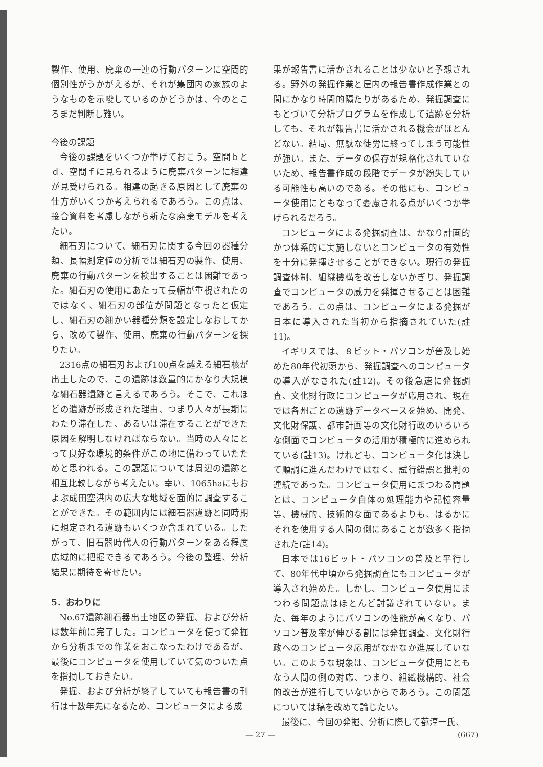製作、使用、廃棄の一連の行動パターンに空間的個別性がうかがえるが、それが集団内の家族のようなものを示唆しているのかどうかは、今のところまだ判断し難い。
今後の課題
今後の課題をいくつか挙げておこう。空間ｂとｄ、空間ｆに見られるように廃棄パターンに相違が見受けられる。相違の起きる原因として廃棄の仕方がいくつか考えられるであろう。この点は、接合資料を考慮しながら新たな廃棄モデルを考えたい。
細石刃について、細石刃に関する今回の器種分類、長幅測定値の分析では細石刃の製作、使用、廃棄の行動パターンを検出することは困難であった。細石刃の使用にあたって長幅が重視されたのではなく、細石刃の部位が問題となったと仮定し、細石刃の細かい器種分類を設定しなおしてから、改めて製作、使用、廃棄の行動パターンを探りたい。
2316点の細石刃および100点を越える細石核が出土したので、この遺跡は数量的にかなり大規模な細石器遺跡と言えるであろう。そこで、これほどの遺跡が形成された理由、つまり人々が長期にわたり滞在した、あるいは滞在することができた原因を解明しなければならない。当時の人々にとって良好な環境的条件がこの地に備わっていたためと思われる。この課題については周辺の遺跡と相互比較しながら考えたい。幸い、1065haにもおよぶ成田空港内の広大な地域を面的に調査することができた。その範囲内には細石器遺跡と同時期に想定される遺跡もいくつか含まれている。したがって、旧石器時代人の行動パターンをある程度広域的に把握できるであろう。今後の整理、分析結果に期待を寄せたい。
5．おわりに
No.67遺跡細石器出土地区の発掘、および分析は数年前に完了した。コンピュータを使って発掘から分析までの作業をおこなったわけであるが、最後にコンピュータを使用していて気のついた点を指摘しておきたい。
発掘、および分析が終了していても報告書の刊行は十数年先になるため、コンピュータによる成
果が報告書に活かされることは少ないと予想される。野外の発掘作業と屋内の報告書作成作業との間にかなり時間的隔たりがあるため、発掘調査にもとづいて分析プログラムを作成して遺跡を分析しても、それが報告書に活かされる機会がほとんどない。結局、無駄な徒労に終ってしまう可能性が強い。また、データの保存が規格化されていないため、報告書作成の段階でデータが紛失している可能性も高いのである。その他にも、コンピュータ使用にともなって憂慮される点がいくつか挙げられるだろう。
コンピュータによる発掘調査は、かなり計画的かつ体系的に実施しないとコンピュータの有効性を十分に発揮させることができない。現行の発掘調査体制、組織機構を改善しないかぎり、発掘調査でコンピュータの威力を発揮させることは困難であろう。この点は、コンピュータによる発掘が日本に導入された当初から指摘されていた(註11)。
イギリスでは、８ビット・パソコンが普及し始めた80年代初頭から、発掘調査へのコンピュータの導入がなされた(註12)。その後急速に発掘調査、文化財行政にコンピュータが応用され、現在では各州ごとの遺跡データベースを始め、開発、文化財保護、都市計画等の文化財行政のいろいろな側面でコンピュータの活用が積極的に進められている(註13)。けれども、コンピュータ化は決して順調に進んだわけではなく、試行錯誤と批判の連続であった。コンピュータ使用にまつわる問題とは、コンピュータ自体の処理能力や記憶容量等、機械的、技術的な面であるよりも、はるかにそれを使用する人間の側にあることが数多く指摘された(註14)。
日本では16ビット・パソコンの普及と平行して、80年代中頃から発掘調査にもコンピュータが導入され始めた。しかし、コンピュータ使用にまつわる問題点はほとんど討議されていない。また、毎年のようにパソコンの性能が高くなり、パソコン普及率が伸びる割には発掘調査、文化財行政へのコンピュータ応用がなかなか進展していない。このような現象は、コンピュータ使用にともなう人間の側の対応、つまり、組織機構的、社会的改善が進行していないからであろう。この問題については稿を改めて論じたい。
最後に、今回の発掘、分析に際して蔀淳一氏、
— 27 — (667)